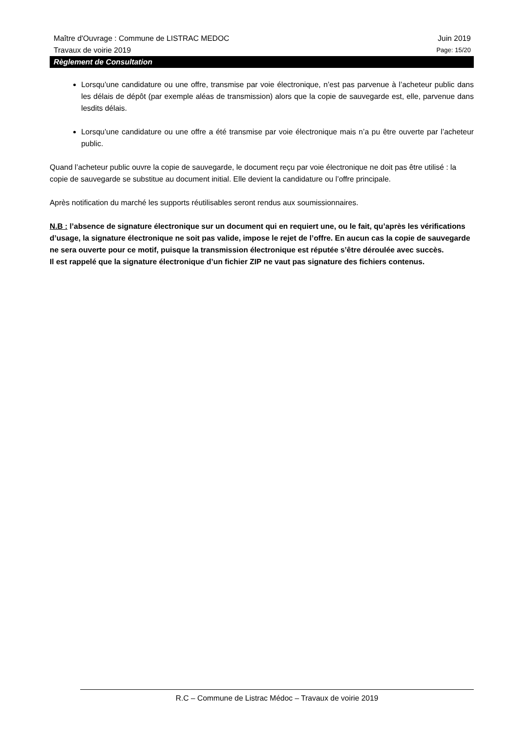Maître d'Ouvrage : Commune de LISTRAC MEDOC Juin 2019
Travaux de voirie 2019 Page: 15/20
Règlement de Consultation
Lorsqu’une candidature ou une offre, transmise par voie électronique, n’est pas parvenue à l’acheteur public dans les délais de dépôt (par exemple aléas de transmission) alors que la copie de sauvegarde est, elle, parvenue dans lesdits délais.
Lorsqu’une candidature ou une offre a été transmise par voie électronique mais n’a pu être ouverte par l’acheteur public.
Quand l’acheteur public ouvre la copie de sauvegarde, le document reçu par voie électronique ne doit pas être utilisé : la copie de sauvegarde se substitue au document initial. Elle devient la candidature ou l’offre principale.
Après notification du marché les supports réutilisables seront rendus aux soumissionnaires.
N.B : l’absence de signature électronique sur un document qui en requiert une, ou le fait, qu’après les vérifications d’usage, la signature électronique ne soit pas valide, impose le rejet de l’offre. En aucun cas la copie de sauvegarde ne sera ouverte pour ce motif, puisque la transmission électronique est réputée s’être déroulée avec succès.
Il est rappelé que la signature électronique d’un fichier ZIP ne vaut pas signature des fichiers contenus.
R.C – Commune de Listrac Médoc – Travaux de voirie 2019